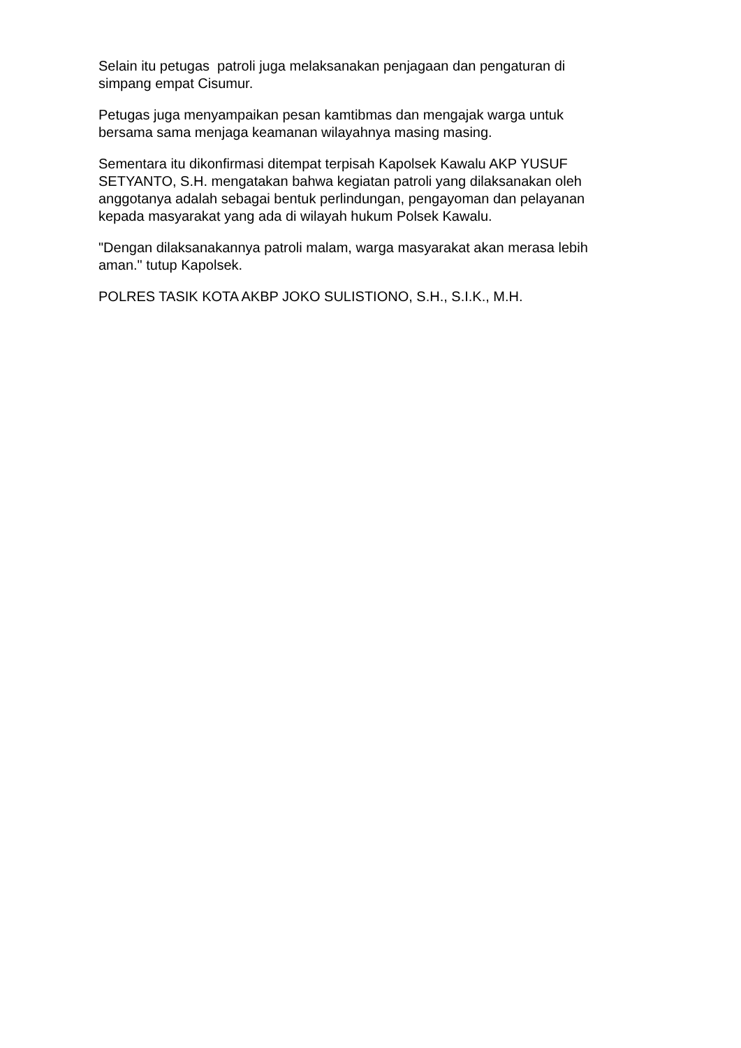Selain itu petugas patroli juga melaksanakan penjagaan dan pengaturan di
simpang empat Cisumur.
Petugas juga menyampaikan pesan kamtibmas dan mengajak warga untuk
bersama sama menjaga keamanan wilayahnya masing masing.
Sementara itu dikonfirmasi ditempat terpisah Kapolsek Kawalu AKP YUSUF
SETYANTO, S.H. mengatakan bahwa kegiatan patroli yang dilaksanakan oleh
anggotanya adalah sebagai bentuk perlindungan, pengayoman dan pelayanan
kepada masyarakat yang ada di wilayah hukum Polsek Kawalu.
"Dengan dilaksanakannya patroli malam, warga masyarakat akan merasa lebih
aman." tutup Kapolsek.
POLRES TASIK KOTA AKBP JOKO SULISTIONO, S.H., S.I.K., M.H.